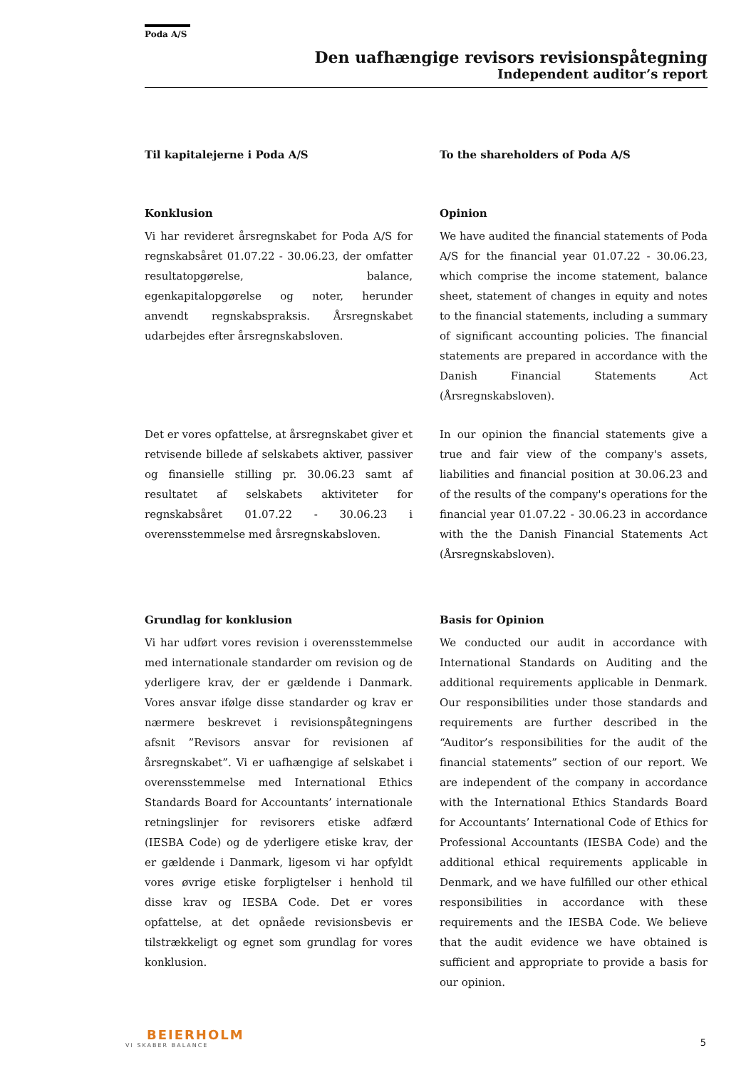Poda A/S
Den uafhængige revisors revisionspåtegning
Independent auditor’s report
Til kapitalejerne i Poda A/S To the shareholders of Poda A/S
Konklusion
Vi har revideret årsregnskabet for Poda A/S for regnskabsåret 01.07.22 - 30.06.23, der omfatter resultatopgørelse, balance, egenkapitalopgørelse og noter, herunder anvendt regnskabspraksis. Årsregnskabet udarbejdes efter årsregnskabsloven.
Opinion
We have audited the financial statements of Poda A/S for the financial year 01.07.22 - 30.06.23, which comprise the income statement, balance sheet, statement of changes in equity and notes to the financial statements, including a summary of significant accounting policies. The financial statements are prepared in accordance with the Danish Financial Statements Act (Årsregnskabsloven).
Det er vores opfattelse, at årsregnskabet giver et retvisende billede af selskabets aktiver, passiver og finansielle stilling pr. 30.06.23 samt af resultatet af selskabets aktiviteter for regnskabsåret 01.07.22 - 30.06.23 i overensstemmelse med årsregnskabsloven.
In our opinion the financial statements give a true and fair view of the company's assets, liabilities and financial position at 30.06.23 and of the results of the company's operations for the financial year 01.07.22 - 30.06.23 in accordance with the the Danish Financial Statements Act (Årsregnskabsloven).
Grundlag for konklusion
Vi har udført vores revision i overensstemmelse med internationale standarder om revision og de yderligere krav, der er gældende i Danmark. Vores ansvar ifølge disse standarder og krav er nærmere beskrevet i revisionspåtegningens afsnit ”Revisors ansvar for revisionen af årsregnskabet”. Vi er uafhængige af selskabet i overensstemmelse med International Ethics Standards Board for Accountants’ internationale retningslinjer for revisorers etiske adfærd (IESBA Code) og de yderligere etiske krav, der er gældende i Danmark, ligesom vi har opfyldt vores øvrige etiske forpligtelser i henhold til disse krav og IESBA Code. Det er vores opfattelse, at det opnåede revisionsbevis er tilstrækkeligt og egnet som grundlag for vores konklusion.
Basis for Opinion
We conducted our audit in accordance with International Standards on Auditing and the additional requirements applicable in Denmark. Our responsibilities under those standards and requirements are further described in the “Auditor’s responsibilities for the audit of the financial statements” section of our report. We are independent of the company in accordance with the International Ethics Standards Board for Accountants’ International Code of Ethics for Professional Accountants (IESBA Code) and the additional ethical requirements applicable in Denmark, and we have fulfilled our other ethical responsibilities in accordance with these requirements and the IESBA Code. We believe that the audit evidence we have obtained is sufficient and appropriate to provide a basis for our opinion.
BEIERHOLM
VI SKABER BALANCE
5